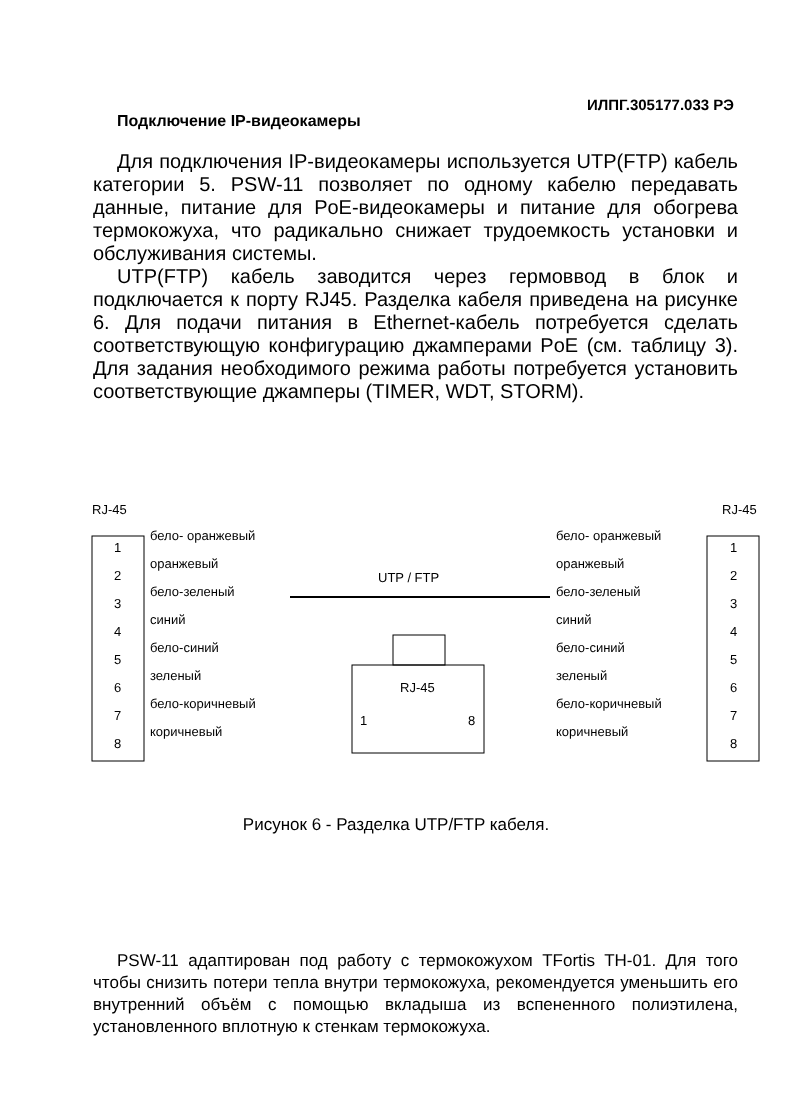ИЛПГ.305177.033 РЭ
Подключение IP-видеокамеры
Для подключения IP-видеокамеры используется UTP(FTP) кабель категории 5. PSW-11 позволяет по одному кабелю передавать данные, питание для PoE-видеокамеры и питание для обогрева термокожуха, что радикально снижает трудоемкость установки и обслуживания системы.
UTP(FTP) кабель заводится через гермоввод в блок и подключается к порту RJ45. Разделка кабеля приведена на рисунке 6. Для подачи питания в Ethernet-кабель потребуется сделать соответствующую конфигурацию джамперами PoE (см. таблицу 3). Для задания необходимого режима работы потребуется установить соответствующие джамперы (TIMER, WDT, STORM).
RJ-45
RJ-45
1
2
3
4
5
6
7
8
1
2
3
4
5
6
7
8
бело- оранжевый
оранжевый
бело-зеленый
синий
бело-синий
зеленый
бело-коричневый
коричневый
бело- оранжевый
оранжевый
бело-зеленый
синий
бело-синий
зеленый
бело-коричневый
коричневый
UTP / FTP
RJ-45
1
8
Рисунок 6 - Разделка UTP/FTP кабеля.
PSW-11 адаптирован под работу с термокожухом TFortis TH-01. Для того чтобы снизить потери тепла внутри термокожуха, рекомендуется уменьшить его внутренний объём с помощью вкладыша из вспененного полиэтилена, установленного вплотную к стенкам термокожуха.